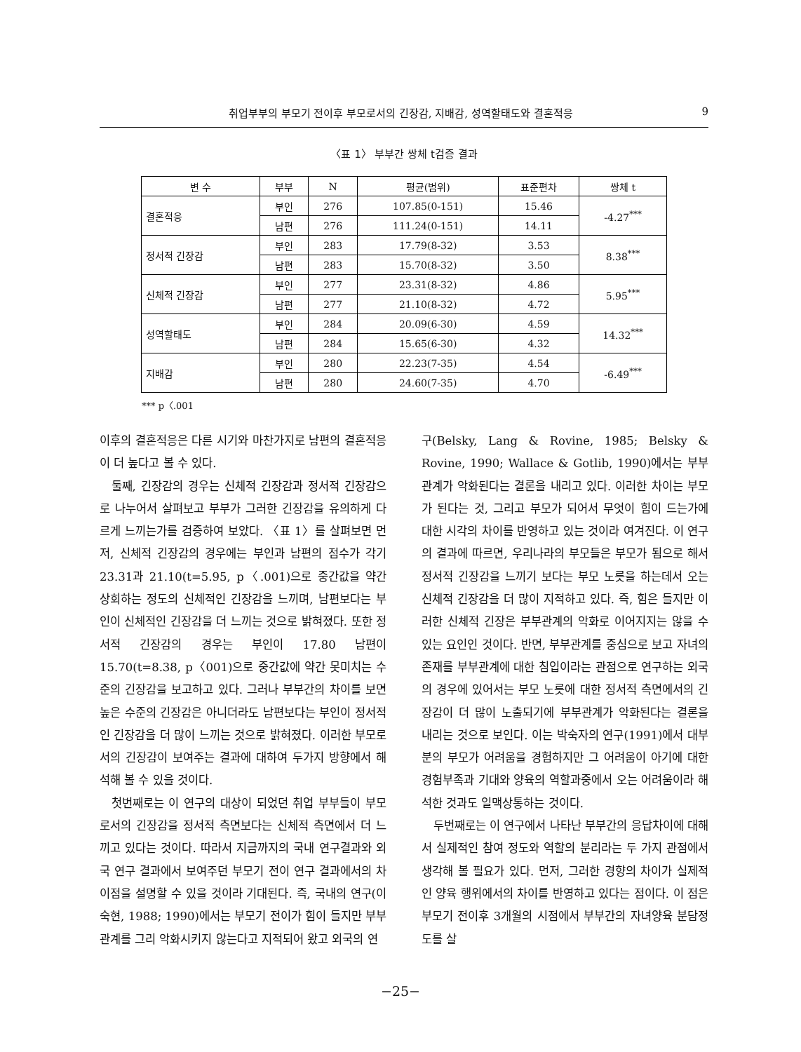취업부부의 부모기 전이후 부모로서의 긴장감, 지배감, 성역할태도와 결혼적응 9
〈표 1〉 부부간 쌍체 t검증 결과
| 변 수 | 부부 | N | 평균(범위) | 표준편차 | 쌍체 t |
| --- | --- | --- | --- | --- | --- |
| 결혼적응 | 부인 | 276 | 107.85(0-151) | 15.46 | -4.27<sup>***</sup> |
| | 남편 | 276 | 111.24(0-151) | 14.11 | |
| 정서적 긴장감 | 부인 | 283 | 17.79(8-32) | 3.53 | 8.38<sup>***</sup> |
| | 남편 | 283 | 15.70(8-32) | 3.50 | |
| 신체적 긴장감 | 부인 | 277 | 23.31(8-32) | 4.86 | 5.95<sup>***</sup> |
| | 남편 | 277 | 21.10(8-32) | 4.72 | |
| 성역할태도 | 부인 | 284 | 20.09(6-30) | 4.59 | 14.32<sup>***</sup> |
| | 남편 | 284 | 15.65(6-30) | 4.32 | |
| 지배감 | 부인 | 280 | 22.23(7-35) | 4.54 | -6.49<sup>***</sup> |
| | 남편 | 280 | 24.60(7-35) | 4.70 | |
*** p〈.001
이후의 결혼적응은 다른 시기와 마찬가지로 남편의 결혼적응이 더 높다고 볼 수 있다.
둘째, 긴장감의 경우는 신체적 긴장감과 정서적 긴장감으로 나누어서 살펴보고 부부가 그러한 긴장감을 유의하게 다르게 느끼는가를 검증하여 보았다. 〈표 1〉를 살펴보면 먼저, 신체적 긴장감의 경우에는 부인과 남편의 점수가 각기 23.31과 21.10(t=5.95, p〈.001)으로 중간값을 약간 상회하는 정도의 신체적인 긴장감을 느끼며, 남편보다는 부인이 신체적인 긴장감을 더 느끼는 것으로 밝혀졌다. 또한 정서적 긴장감의 경우는 부인이 17.80 남편이 15.70(t=8.38, p〈001)으로 중간값에 약간 못미치는 수준의 긴장감을 보고하고 있다. 그러나 부부간의 차이를 보면 높은 수준의 긴장감은 아니더라도 남편보다는 부인이 정서적인 긴장감을 더 많이 느끼는 것으로 밝혀졌다. 이러한 부모로서의 긴장감이 보여주는 결과에 대하여 두가지 방향에서 해석해 볼 수 있을 것이다.
첫번째로는 이 연구의 대상이 되었던 취업 부부들이 부모로서의 긴장감을 정서적 측면보다는 신체적 측면에서 더 느끼고 있다는 것이다. 따라서 지금까지의 국내 연구결과와 외국 연구 결과에서 보여주던 부모기 전이 연구 결과에서의 차이점을 설명할 수 있을 것이라 기대된다. 즉, 국내의 연구(이숙현, 1988; 1990)에서는 부모기 전이가 힘이 들지만 부부관계를 그리 악화시키지 않는다고 지적되어 왔고 외국의 연
구(Belsky, Lang & Rovine, 1985; Belsky & Rovine, 1990; Wallace & Gotlib, 1990)에서는 부부관계가 악화된다는 결론을 내리고 있다. 이러한 차이는 부모가 된다는 것, 그리고 부모가 되어서 무엇이 힘이 드는가에 대한 시각의 차이를 반영하고 있는 것이라 여겨진다. 이 연구의 결과에 따르면, 우리나라의 부모들은 부모가 됨으로 해서 정서적 긴장감을 느끼기 보다는 부모 노릇을 하는데서 오는 신체적 긴장감을 더 많이 지적하고 있다. 즉, 힘은 들지만 이러한 신체적 긴장은 부부관계의 악화로 이어지지는 않을 수 있는 요인인 것이다. 반면, 부부관계를 중심으로 보고 자녀의 존재를 부부관계에 대한 침입이라는 관점으로 연구하는 외국의 경우에 있어서는 부모 노릇에 대한 정서적 측면에서의 긴장감이 더 많이 노출되기에 부부관계가 악화된다는 결론을 내리는 것으로 보인다. 이는 박숙자의 연구(1991)에서 대부분의 부모가 어려움을 경험하지만 그 어려움이 아기에 대한 경험부족과 기대와 양육의 역할과중에서 오는 어려움이라 해석한 것과도 일맥상통하는 것이다.
두번째로는 이 연구에서 나타난 부부간의 응답차이에 대해서 실제적인 참여 정도와 역할의 분리라는 두 가지 관점에서 생각해 볼 필요가 있다. 먼저, 그러한 경향의 차이가 실제적인 양육 행위에서의 차이를 반영하고 있다는 점이다. 이 점은 부모기 전이후 3개월의 시점에서 부부간의 자녀양육 분담정도를 살
−25−